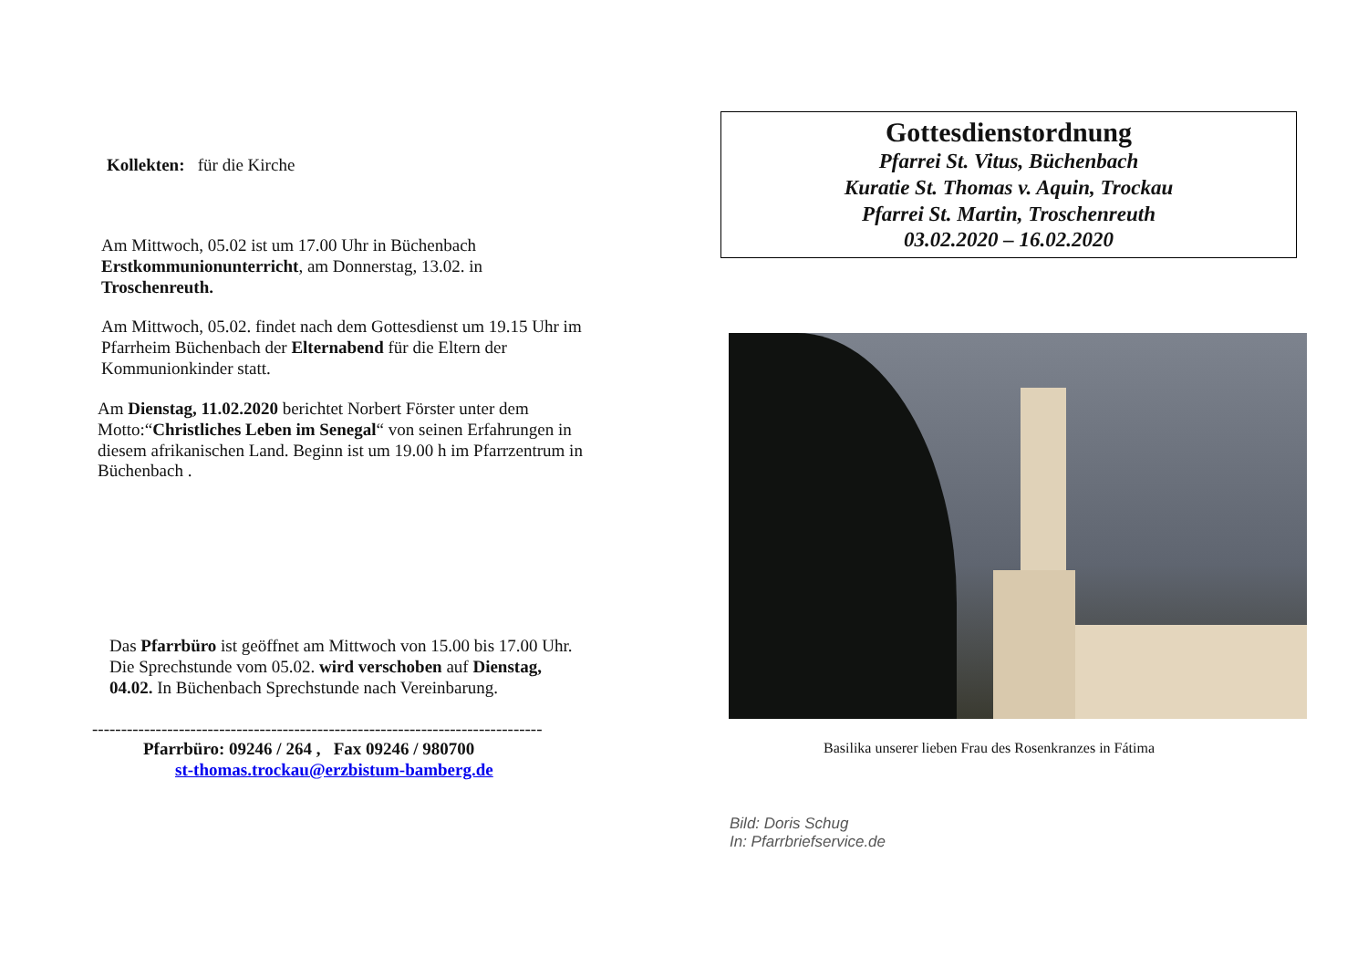Kollekten: für die Kirche
Am Mittwoch, 05.02 ist um 17.00 Uhr in Büchenbach Erstkommunionunterricht, am Donnerstag, 13.02. in Troschenreuth.
Am Mittwoch, 05.02. findet nach dem Gottesdienst um 19.15 Uhr im Pfarrheim Büchenbach der Elternabend für die Eltern der Kommunionkinder statt.
Am Dienstag, 11.02.2020 berichtet Norbert Förster unter dem Motto:“Christliches Leben im Senegal“ von seinen Erfahrungen in diesem afrikanischen Land. Beginn ist um 19.00 h im Pfarrzentrum in Büchenbach .
Das Pfarrbüro ist geöffnet am Mittwoch von 15.00 bis 17.00 Uhr. Die Sprechstunde vom 05.02. wird verschoben auf Dienstag, 04.02. In Büchenbach Sprechstunde nach Vereinbarung.
------------------------------------------------------------------------------
Pfarrbüro: 09246 / 264 , Fax 09246 / 980700
st-thomas.trockau@erzbistum-bamberg.de
Gottesdienstordnung
Pfarrei St. Vitus, Büchenbach
Kuratie St. Thomas v. Aquin, Trockau
Pfarrei St. Martin, Troschenreuth
03.02.2020 – 16.02.2020
Basilika unserer lieben Frau des Rosenkranzes in Fátima
Bild: Doris Schug
In: Pfarrbriefservice.de